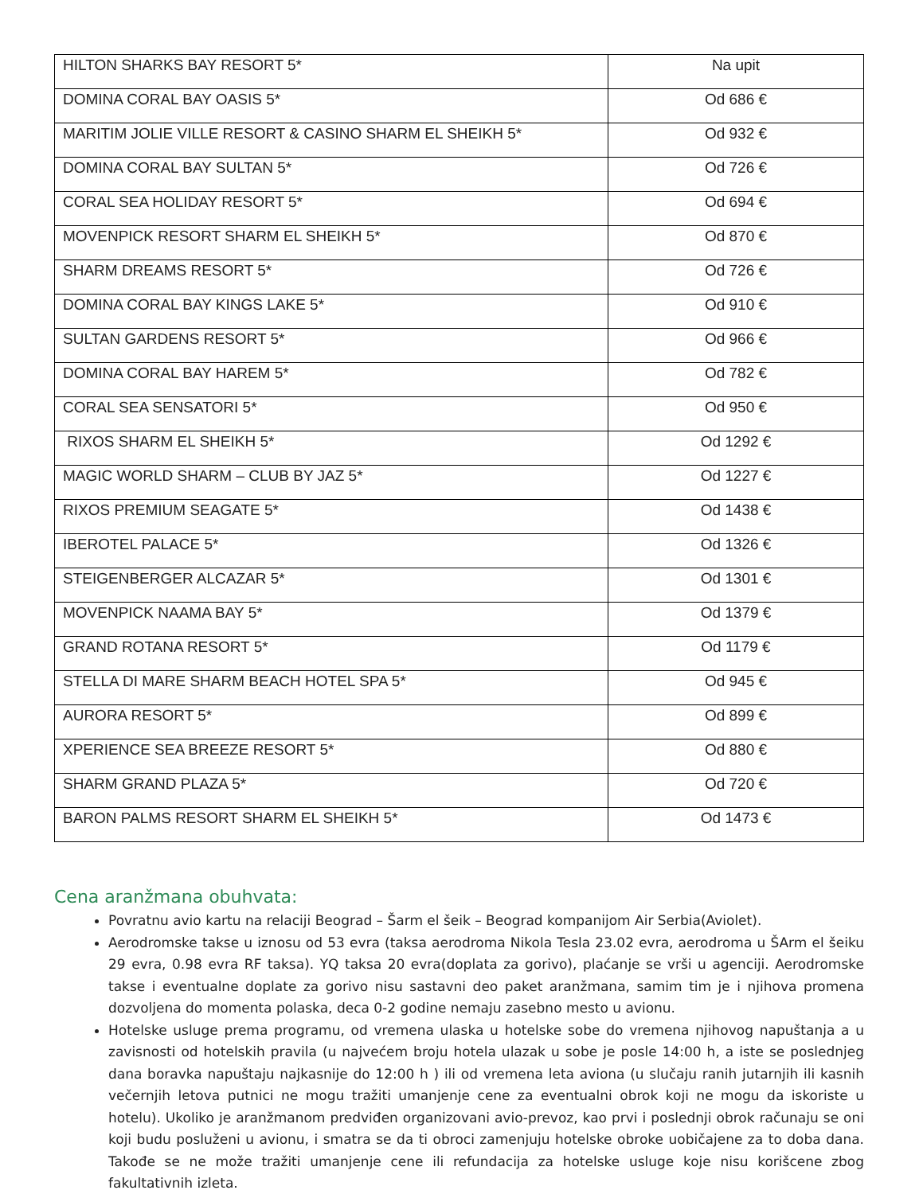| HILTON SHARKS BAY RESORT 5* | Na upit |
| DOMINA CORAL BAY OASIS 5* | Od 686 € |
| MARITIM JOLIE VILLE RESORT & CASINO SHARM EL SHEIKH 5* | Od 932 € |
| DOMINA CORAL BAY SULTAN 5* | Od 726 € |
| CORAL SEA HOLIDAY RESORT 5* | Od 694 € |
| MOVENPICK RESORT SHARM EL SHEIKH 5* | Od 870 € |
| SHARM DREAMS RESORT 5* | Od 726 € |
| DOMINA CORAL BAY KINGS LAKE 5* | Od 910 € |
| SULTAN GARDENS RESORT 5* | Od 966 € |
| DOMINA CORAL BAY HAREM 5* | Od 782 € |
| CORAL SEA SENSATORI 5* | Od 950 € |
| RIXOS SHARM EL SHEIKH 5* | Od 1292 € |
| MAGIC WORLD SHARM – CLUB BY JAZ 5* | Od 1227 € |
| RIXOS PREMIUM SEAGATE 5* | Od 1438 € |
| IBEROTEL PALACE 5* | Od 1326 € |
| STEIGENBERGER ALCAZAR 5* | Od 1301 € |
| MOVENPICK NAAMA BAY 5* | Od 1379 € |
| GRAND ROTANA RESORT 5* | Od 1179 € |
| STELLA DI MARE SHARM BEACH HOTEL SPA 5* | Od 945 € |
| AURORA RESORT 5* | Od 899 € |
| XPERIENCE SEA BREEZE RESORT 5* | Od 880 € |
| SHARM GRAND PLAZA 5* | Od 720 € |
| BARON PALMS RESORT SHARM EL SHEIKH 5* | Od 1473 € |
Cena aranžmana obuhvata:
Povratnu avio kartu na relaciji Beograd – Šarm el šeik – Beograd kompanijom Air Serbia(Aviolet).
Aerodromske takse u iznosu od 53 evra (taksa aerodroma Nikola Tesla 23.02 evra, aerodroma u ŠArm el šeiku 29 evra, 0.98 evra RF taksa). YQ taksa 20 evra(doplata za gorivo), plaćanje se vrši u agenciji. Aerodromske takse i eventualne doplate za gorivo nisu sastavni deo paket aranžmana, samim tim je i njihova promena dozvoljena do momenta polaska, deca 0-2 godine nemaju zasebno mesto u avionu.
Hotelske usluge prema programu, od vremena ulaska u hotelske sobe do vremena njihovog napuštanja a u zavisnosti od hotelskih pravila (u najvećem broju hotela ulazak u sobe je posle 14:00 h, a iste se poslednjeg dana boravka napuštaju najkasnije do 12:00 h ) ili od vremena leta aviona (u slučaju ranih jutarnjih ili kasnih večernjih letova putnici ne mogu tražiti umanjenje cene za eventualni obrok koji ne mogu da iskoriste u hotelu). Ukoliko je aranžmanom predviđen organizovani avio-prevoz, kao prvi i poslednji obrok računaju se oni koji budu posluženi u avionu, i smatra se da ti obroci zamenjuju hotelske obroke uobičajene za to doba dana. Takođe se ne može tražiti umanjenje cene ili refundacija za hotelske usluge koje nisu korišcene zbog fakultativnih izleta.